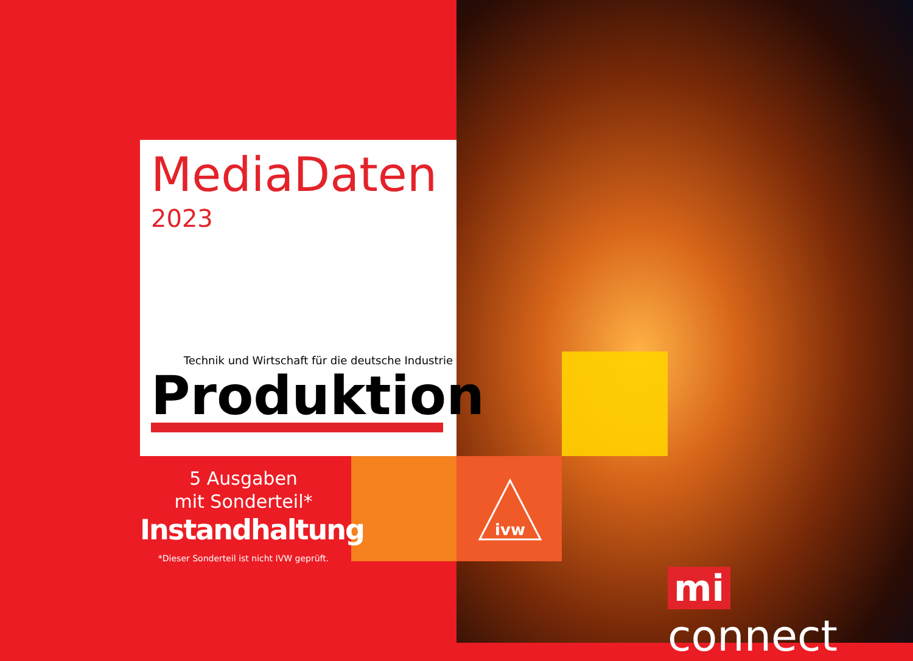MediaDaten
2023
Technik und Wirtschaft für die deutsche Industrie
Produktion
5 Ausgaben
mit Sonderteil*
Instandhaltung
*Dieser Sonderteil ist nicht IVW geprüft.
ivw
mi connect